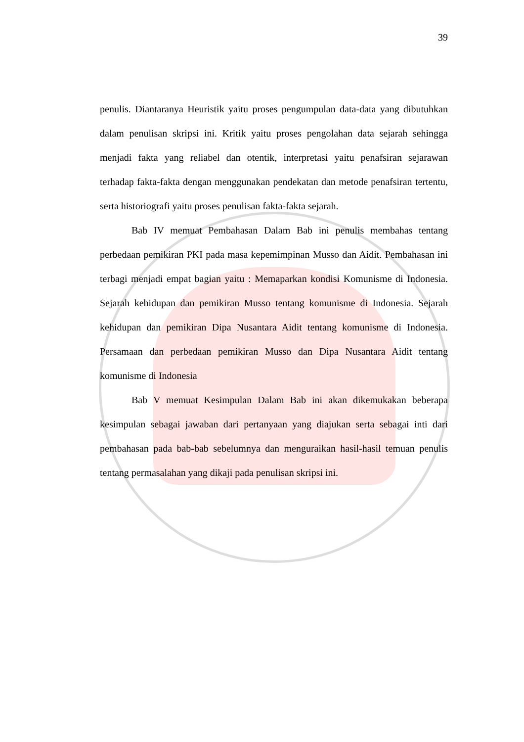39
penulis. Diantaranya Heuristik yaitu proses pengumpulan data-data yang dibutuhkan dalam penulisan skripsi ini. Kritik yaitu proses pengolahan data sejarah sehingga menjadi fakta yang reliabel dan otentik, interpretasi yaitu penafsiran sejarawan terhadap fakta-fakta dengan menggunakan pendekatan dan metode penafsiran tertentu, serta historiografi yaitu proses penulisan fakta-fakta sejarah.
Bab IV memuat Pembahasan Dalam Bab ini penulis membahas tentang perbedaan pemikiran PKI pada masa kepemimpinan Musso dan Aidit. Pembahasan ini terbagi menjadi empat bagian yaitu : Memaparkan kondisi Komunisme di Indonesia. Sejarah kehidupan dan pemikiran Musso tentang komunisme di Indonesia. Sejarah kehidupan dan pemikiran Dipa Nusantara Aidit tentang komunisme di Indonesia. Persamaan dan perbedaan pemikiran Musso dan Dipa Nusantara Aidit tentang komunisme di Indonesia
Bab V memuat Kesimpulan Dalam Bab ini akan dikemukakan beberapa kesimpulan sebagai jawaban dari pertanyaan yang diajukan serta sebagai inti dari pembahasan pada bab-bab sebelumnya dan menguraikan hasil-hasil temuan penulis tentang permasalahan yang dikaji pada penulisan skripsi ini.